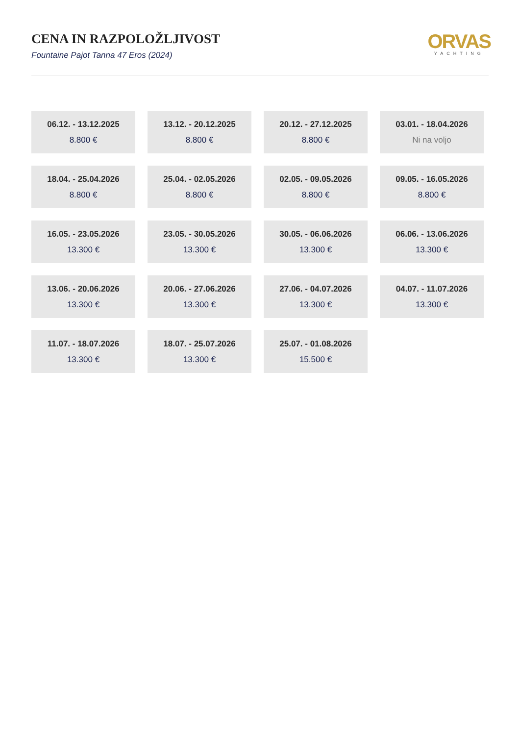CENA IN RAZPOLOŽLJIVOST
Fountaine Pajot Tanna 47 Eros (2024)
ORVAS
YACHTING
06.12. - 13.12.2025
8.800 €
13.12. - 20.12.2025
8.800 €
20.12. - 27.12.2025
8.800 €
03.01. - 18.04.2026
Ni na voljo
18.04. - 25.04.2026
8.800 €
25.04. - 02.05.2026
8.800 €
02.05. - 09.05.2026
8.800 €
09.05. - 16.05.2026
8.800 €
16.05. - 23.05.2026
13.300 €
23.05. - 30.05.2026
13.300 €
30.05. - 06.06.2026
13.300 €
06.06. - 13.06.2026
13.300 €
13.06. - 20.06.2026
13.300 €
20.06. - 27.06.2026
13.300 €
27.06. - 04.07.2026
13.300 €
04.07. - 11.07.2026
13.300 €
11.07. - 18.07.2026
13.300 €
18.07. - 25.07.2026
13.300 €
25.07. - 01.08.2026
15.500 €